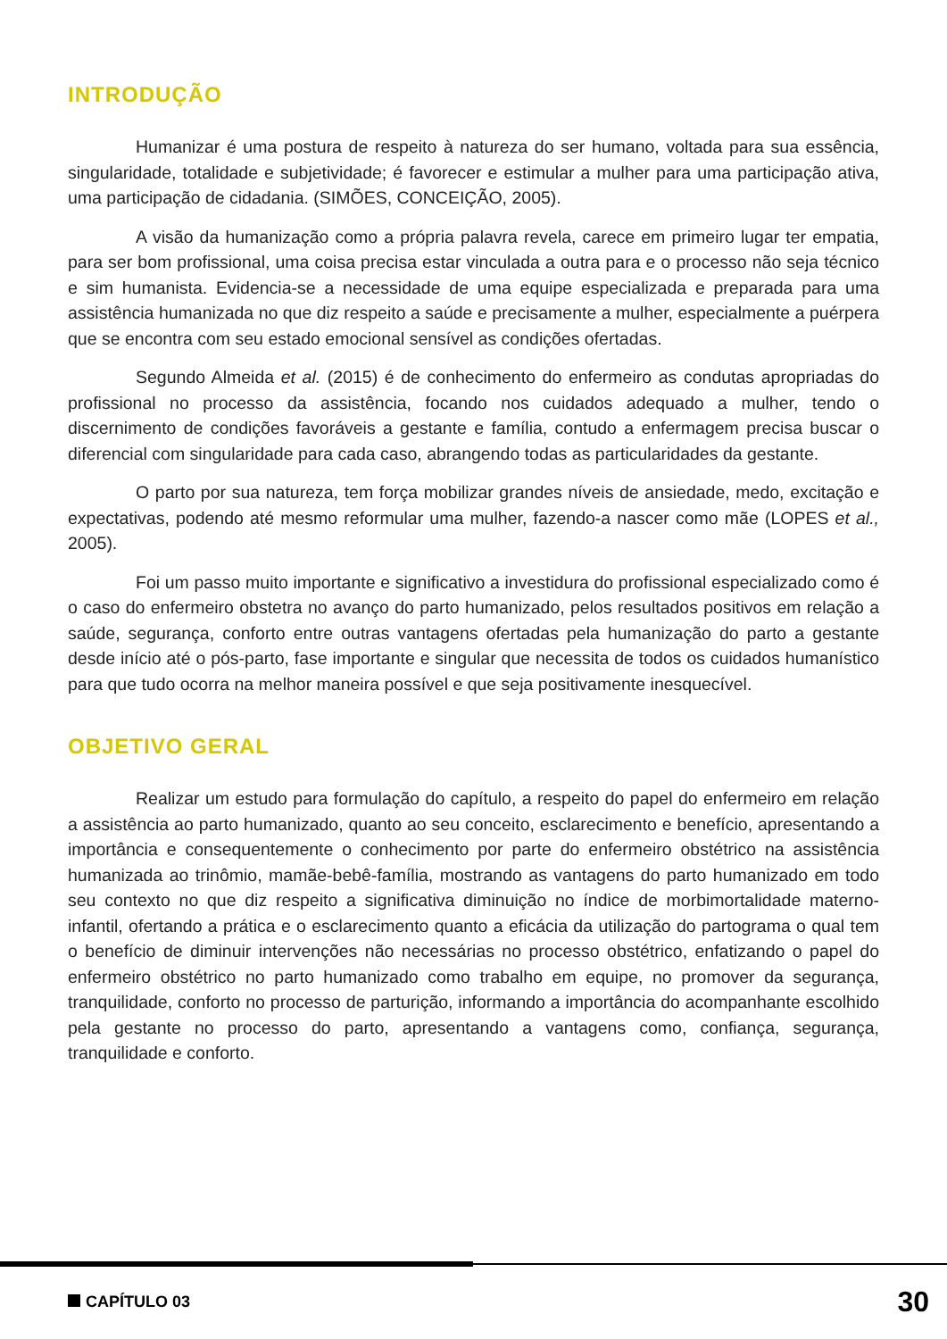INTRODUÇÃO
Humanizar é uma postura de respeito à natureza do ser humano, voltada para sua essência, singularidade, totalidade e subjetividade; é favorecer e estimular a mulher para uma participação ativa, uma participação de cidadania. (SIMÕES, CONCEIÇÃO, 2005).
A visão da humanização como a própria palavra revela, carece em primeiro lugar ter empatia, para ser bom profissional, uma coisa precisa estar vinculada a outra para e o processo não seja técnico e sim humanista. Evidencia-se a necessidade de uma equipe especializada e preparada para uma assistência humanizada no que diz respeito a saúde e precisamente a mulher, especialmente a puérpera que se encontra com seu estado emocional sensível as condições ofertadas.
Segundo Almeida et al. (2015) é de conhecimento do enfermeiro as condutas apropriadas do profissional no processo da assistência, focando nos cuidados adequado a mulher, tendo o discernimento de condições favoráveis a gestante e família, contudo a enfermagem precisa buscar o diferencial com singularidade para cada caso, abrangendo todas as particularidades da gestante.
O parto por sua natureza, tem força mobilizar grandes níveis de ansiedade, medo, excitação e expectativas, podendo até mesmo reformular uma mulher, fazendo-a nascer como mãe (LOPES et al., 2005).
Foi um passo muito importante e significativo a investidura do profissional especializado como é o caso do enfermeiro obstetra no avanço do parto humanizado, pelos resultados positivos em relação a saúde, segurança, conforto entre outras vantagens ofertadas pela humanização do parto a gestante desde início até o pós-parto, fase importante e singular que necessita de todos os cuidados humanístico para que tudo ocorra na melhor maneira possível e que seja positivamente inesquecível.
OBJETIVO GERAL
Realizar um estudo para formulação do capítulo, a respeito do papel do enfermeiro em relação a assistência ao parto humanizado, quanto ao seu conceito, esclarecimento e benefício, apresentando a importância e consequentemente o conhecimento por parte do enfermeiro obstétrico na assistência humanizada ao trinômio, mamãe-bebê-família, mostrando as vantagens do parto humanizado em todo seu contexto no que diz respeito a significativa diminuição no índice de morbimortalidade materno-infantil, ofertando a prática e o esclarecimento quanto a eficácia da utilização do partograma o qual tem o benefício de diminuir intervenções não necessárias no processo obstétrico, enfatizando o papel do enfermeiro obstétrico no parto humanizado como trabalho em equipe, no promover da segurança, tranquilidade, conforto no processo de parturição, informando a importância do acompanhante escolhido pela gestante no processo do parto, apresentando a vantagens como, confiança, segurança, tranquilidade e conforto.
CAPÍTULO 03 30